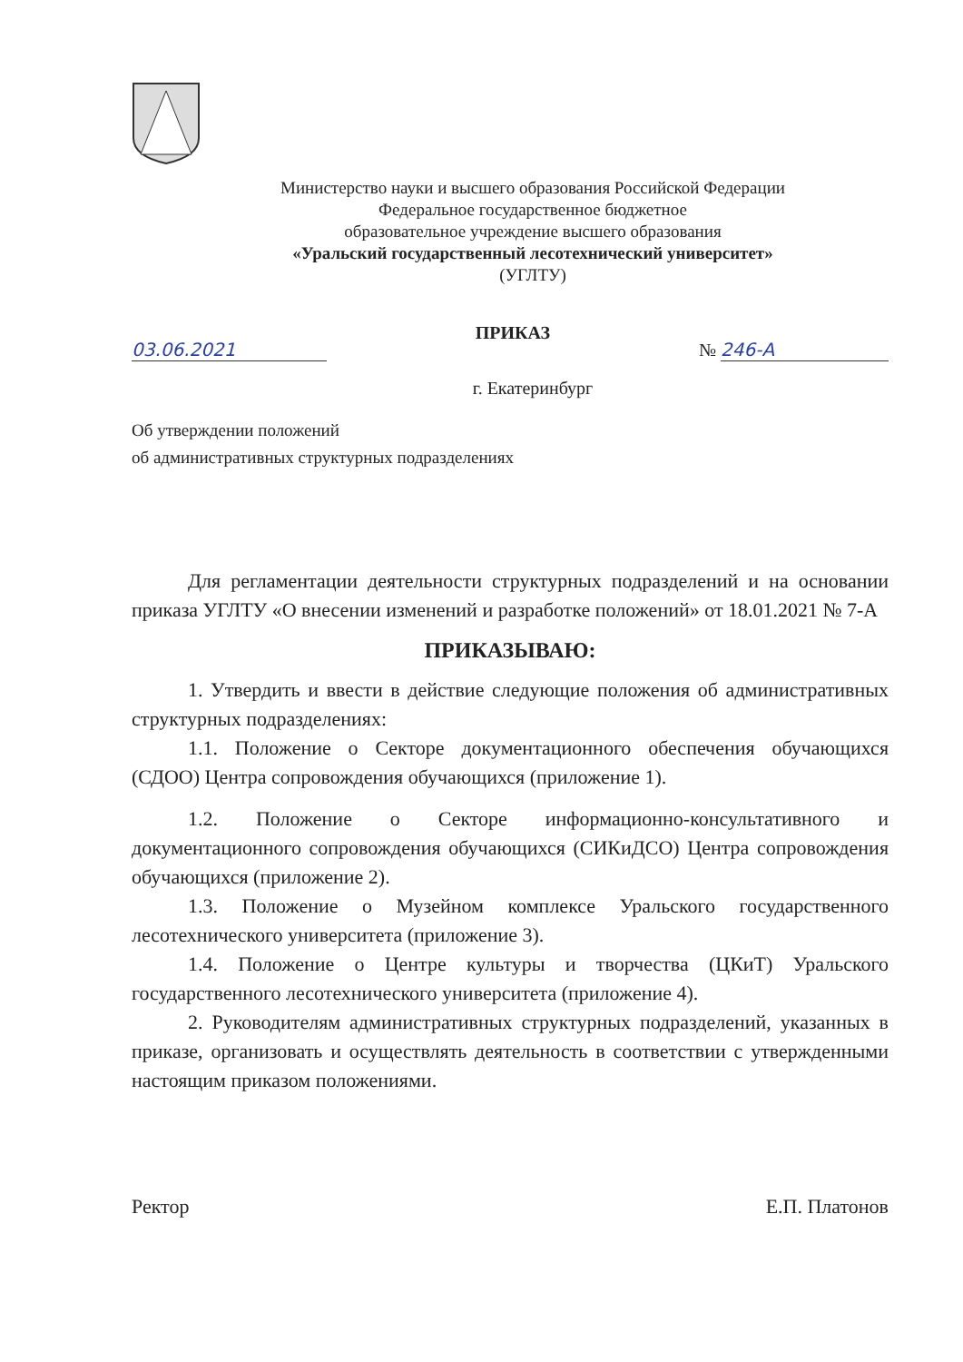Министерство науки и высшего образования Российской Федерации
Федеральное государственное бюджетное
образовательное учреждение высшего образования
«Уральский государственный лесотехнический университет»
(УГЛТУ)
03.06.2021 ПРИКАЗ № 246-А
г. Екатеринбург
Об утверждении положений
об административных структурных подразделениях
Для регламентации деятельности структурных подразделений и на основании приказа УГЛТУ «О внесении изменений и разработке положений» от 18.01.2021 № 7-А
ПРИКАЗЫВАЮ:
1. Утвердить и ввести в действие следующие положения об административных структурных подразделениях:
1.1. Положение о Секторе документационного обеспечения обучающихся (СДОО) Центра сопровождения обучающихся (приложение 1).
1.2. Положение о Секторе информационно-консультативного и документационного сопровождения обучающихся (СИКиДСО) Центра сопровождения обучающихся (приложение 2).
1.3. Положение о Музейном комплексе Уральского государственного лесотехнического университета (приложение 3).
1.4. Положение о Центре культуры и творчества (ЦКиТ) Уральского государственного лесотехнического университета (приложение 4).
2. Руководителям административных структурных подразделений, указанных в приказе, организовать и осуществлять деятельность в соответствии с утвержденными настоящим приказом положениями.
Ректор Е.П. Платонов